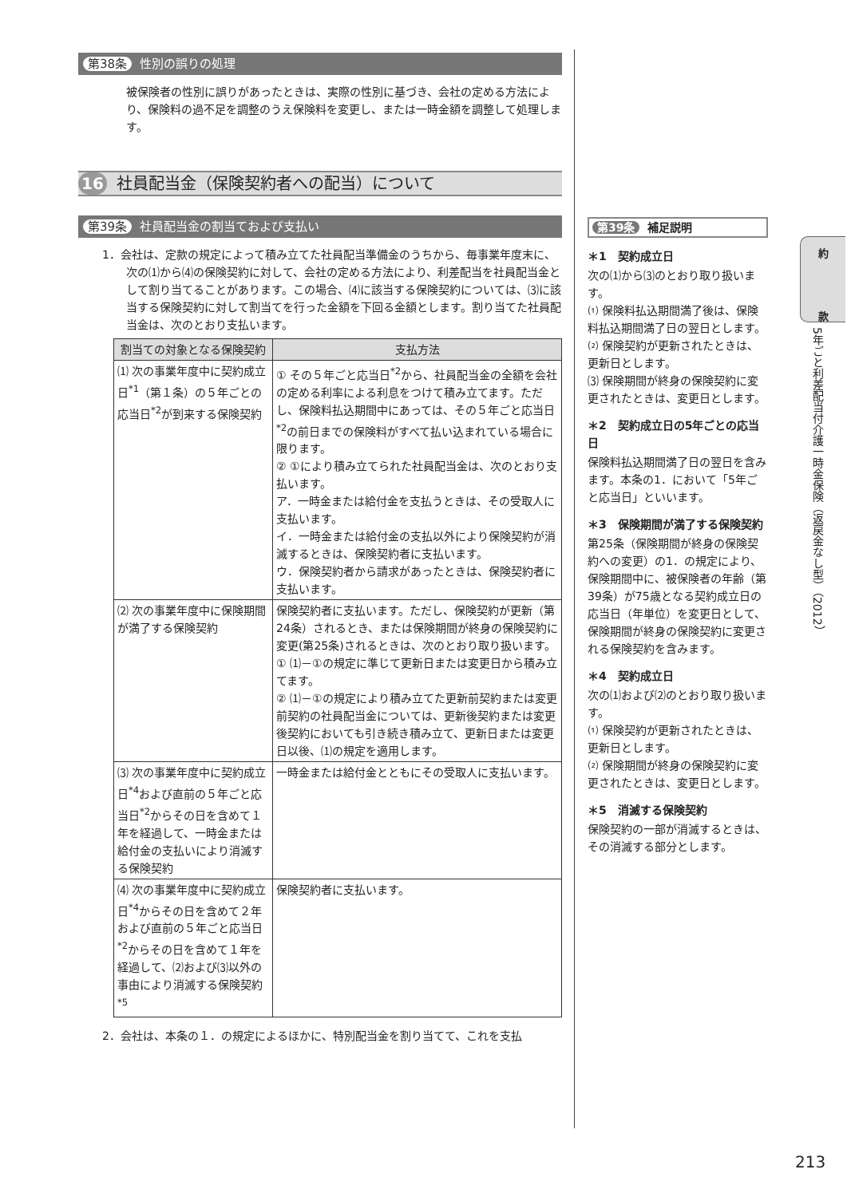第38条 性別の誤りの処理
被保険者の性別に誤りがあったときは、実際の性別に基づき、会社の定める方法により、保険料の過不足を調整のうえ保険料を変更し、または一時金額を調整して処理します。
16 社員配当金（保険契約者への配当）について
第39条 社員配当金の割当ておよび支払い
1．会社は、定款の規定によって積み立てた社員配当準備金のうちから、毎事業年度末に、次の⑴から⑷の保険契約に対して、会社の定める方法により、利差配当を社員配当金として割り当てることがあります。この場合、⑷に該当する保険契約については、⑶に該当する保険契約に対して割当てを行った金額を下回る金額とします。割り当てた社員配当金は、次のとおり支払います。
| 割当ての対象となる保険契約 | 支払方法 |
| --- | --- |
| ⑴ 次の事業年度中に契約成立日<sup>*1</sup>（第１条）の５年ごとの応当日<sup>*2</sup>が到来する保険契約 | ① その５年ごと応当日<sup>*2</sup>から、社員配当金の全額を会社の定める利率による利息をつけて積み立てます。ただし、保険料払込期間中にあっては、その５年ごと応当日<sup>*2</sup>の前日までの保険料がすべて払い込まれている場合に限ります。 ② ①により積み立てられた社員配当金は、次のとおり支払います。 ア．一時金または給付金を支払うときは、その受取人に支払います。 イ．一時金または給付金の支払以外により保険契約が消滅するときは、保険契約者に支払います。 ウ．保険契約者から請求があったときは、保険契約者に支払います。 |
| ⑵ 次の事業年度中に保険期間が満了する保険契約 | 保険契約者に支払います。ただし、保険契約が更新（第24条）されるとき、または保険期間が終身の保険契約に変更(第25条)されるときは、次のとおり取り扱います。 ① ⑴－①の規定に準じて更新日または変更日から積み立てます。 ② ⑴－①の規定により積み立てた更新前契約または変更前契約の社員配当金については、更新後契約または変更後契約においても引き続き積み立て、更新日または変更日以後、⑴の規定を適用します。 |
| ⑶ 次の事業年度中に契約成立日<sup>*4</sup>および直前の５年ごと応当日<sup>*2</sup>からその日を含めて１年を経過して、一時金または給付金の支払いにより消滅する保険契約 | 一時金または給付金とともにその受取人に支払います。 |
| ⑷ 次の事業年度中に契約成立日<sup>*4</sup>からその日を含めて２年および直前の５年ごと応当日<sup>*2</sup>からその日を含めて１年を経過して、⑵および⑶以外の事由により消滅する保険契約<sup>*5</sup> | 保険契約者に支払います。 |
2．会社は、本条の１．の規定によるほかに、特別配当金を割り当てて、これを支払
第39条 補足説明
＊1　契約成立日
次の⑴から⑶のとおり取り扱います。
⑴ 保険料払込期間満了後は、保険料払込期間満了日の翌日とします。
⑵ 保険契約が更新されたときは、更新日とします。
⑶ 保険期間が終身の保険契約に変更されたときは、変更日とします。
＊2　契約成立日の5年ごとの応当日
保険料払込期間満了日の翌日を含みます。本条の1．において「5年ごと応当日」といいます。
＊3　保険期間が満了する保険契約
第25条（保険期間が終身の保険契約への変更）の1．の規定により、保険期間中に、被保険者の年齢（第39条）が75歳となる契約成立日の応当日（年単位）を変更日として、保険期間が終身の保険契約に変更される保険契約を含みます。
＊4　契約成立日
次の⑴および⑵のとおり取り扱います。
⑴ 保険契約が更新されたときは、更新日とします。
⑵ 保険期間が終身の保険契約に変更されたときは、変更日とします。
＊5　消滅する保険契約
保険契約の一部が消滅するときは、その消滅する部分とします。
約
款
5年ごと利差配当付介護一時金保険（返戻金なし型）（2012）
213